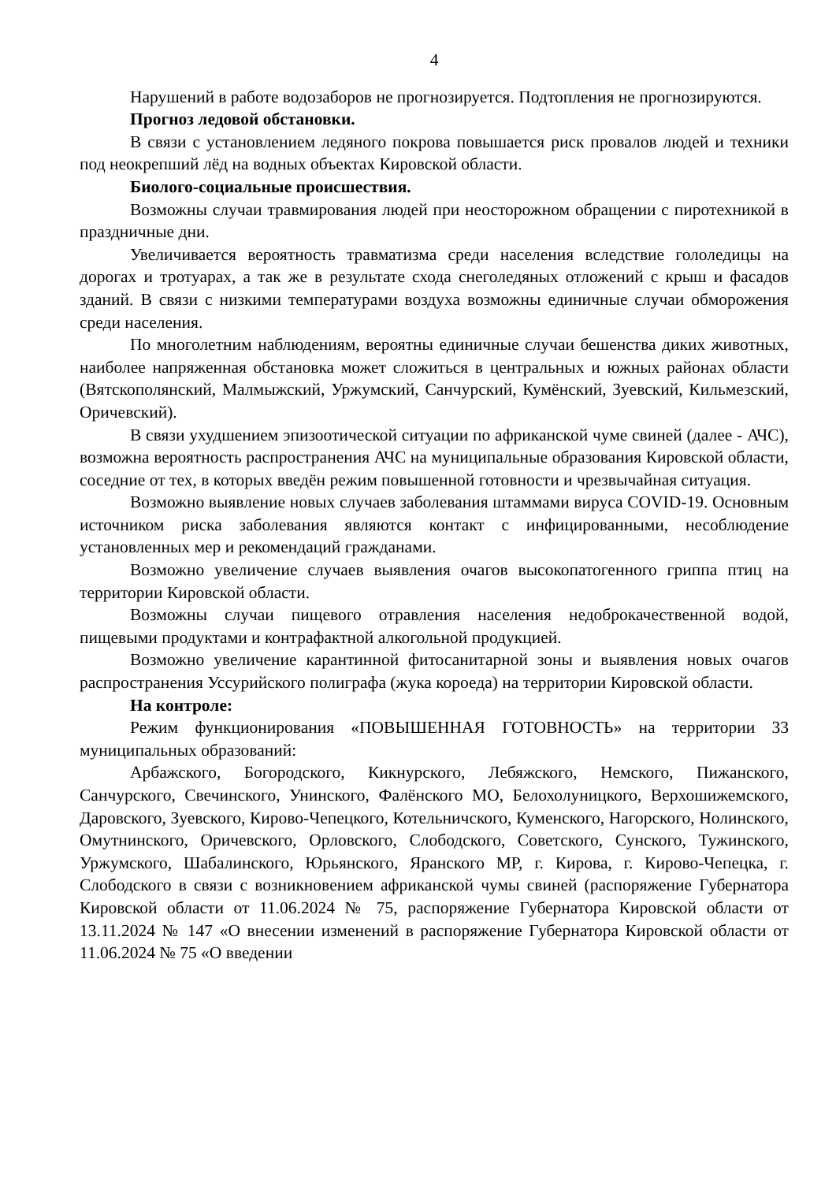4
Нарушений в работе водозаборов не прогнозируется. Подтопления не прогнозируются.
Прогноз ледовой обстановки.
В связи с установлением ледяного покрова повышается риск провалов людей и техники под неокрепший лёд на водных объектах Кировской области.
Биолого-социальные происшествия.
Возможны случаи травмирования людей при неосторожном обращении с пиротехникой в праздничные дни.
Увеличивается вероятность травматизма среди населения вследствие гололедицы на дорогах и тротуарах, а так же в результате схода снеголедяных отложений с крыш и фасадов зданий. В связи с низкими температурами воздуха возможны единичные случаи обморожения среди населения.
По многолетним наблюдениям, вероятны единичные случаи бешенства диких животных, наиболее напряженная обстановка может сложиться в центральных и южных районах области (Вятскополянский, Малмыжский, Уржумский, Санчурский, Кумёнский, Зуевский, Кильмезский, Оричевский).
В связи ухудшением эпизоотической ситуации по африканской чуме свиней (далее - АЧС), возможна вероятность распространения АЧС на муниципальные образования Кировской области, соседние от тех, в которых введён режим повышенной готовности и чрезвычайная ситуация.
Возможно выявление новых случаев заболевания штаммами вируса COVID-19. Основным источником риска заболевания являются контакт с инфицированными, несоблюдение установленных мер и рекомендаций гражданами.
Возможно увеличение случаев выявления очагов высокопатогенного гриппа птиц на территории Кировской области.
Возможны случаи пищевого отравления населения недоброкачественной водой, пищевыми продуктами и контрафактной алкогольной продукцией.
Возможно увеличение карантинной фитосанитарной зоны и выявления новых очагов распространения Уссурийского полиграфа (жука короеда) на территории Кировской области.
На контроле:
Режим функционирования «ПОВЫШЕННАЯ ГОТОВНОСТЬ» на территории 33 муниципальных образований:
Арбажского, Богородского, Кикнурского, Лебяжского, Немского, Пижанского, Санчурского, Свечинского, Унинского, Фалёнского МО, Белохолуницкого, Верхошижемского, Даровского, Зуевского, Кирово-Чепецкого, Котельничского, Куменского, Нагорского, Нолинского, Омутнинского, Оричевского, Орловского, Слободского, Советского, Сунского, Тужинского, Уржумского, Шабалинского, Юрьянского, Яранского МР, г. Кирова, г. Кирово-Чепецка, г. Слободского в связи с возникновением африканской чумы свиней (распоряжение Губернатора Кировской области от 11.06.2024 № 75, распоряжение Губернатора Кировской области от 13.11.2024 № 147 «О внесении изменений в распоряжение Губернатора Кировской области от 11.06.2024 № 75 «О введении